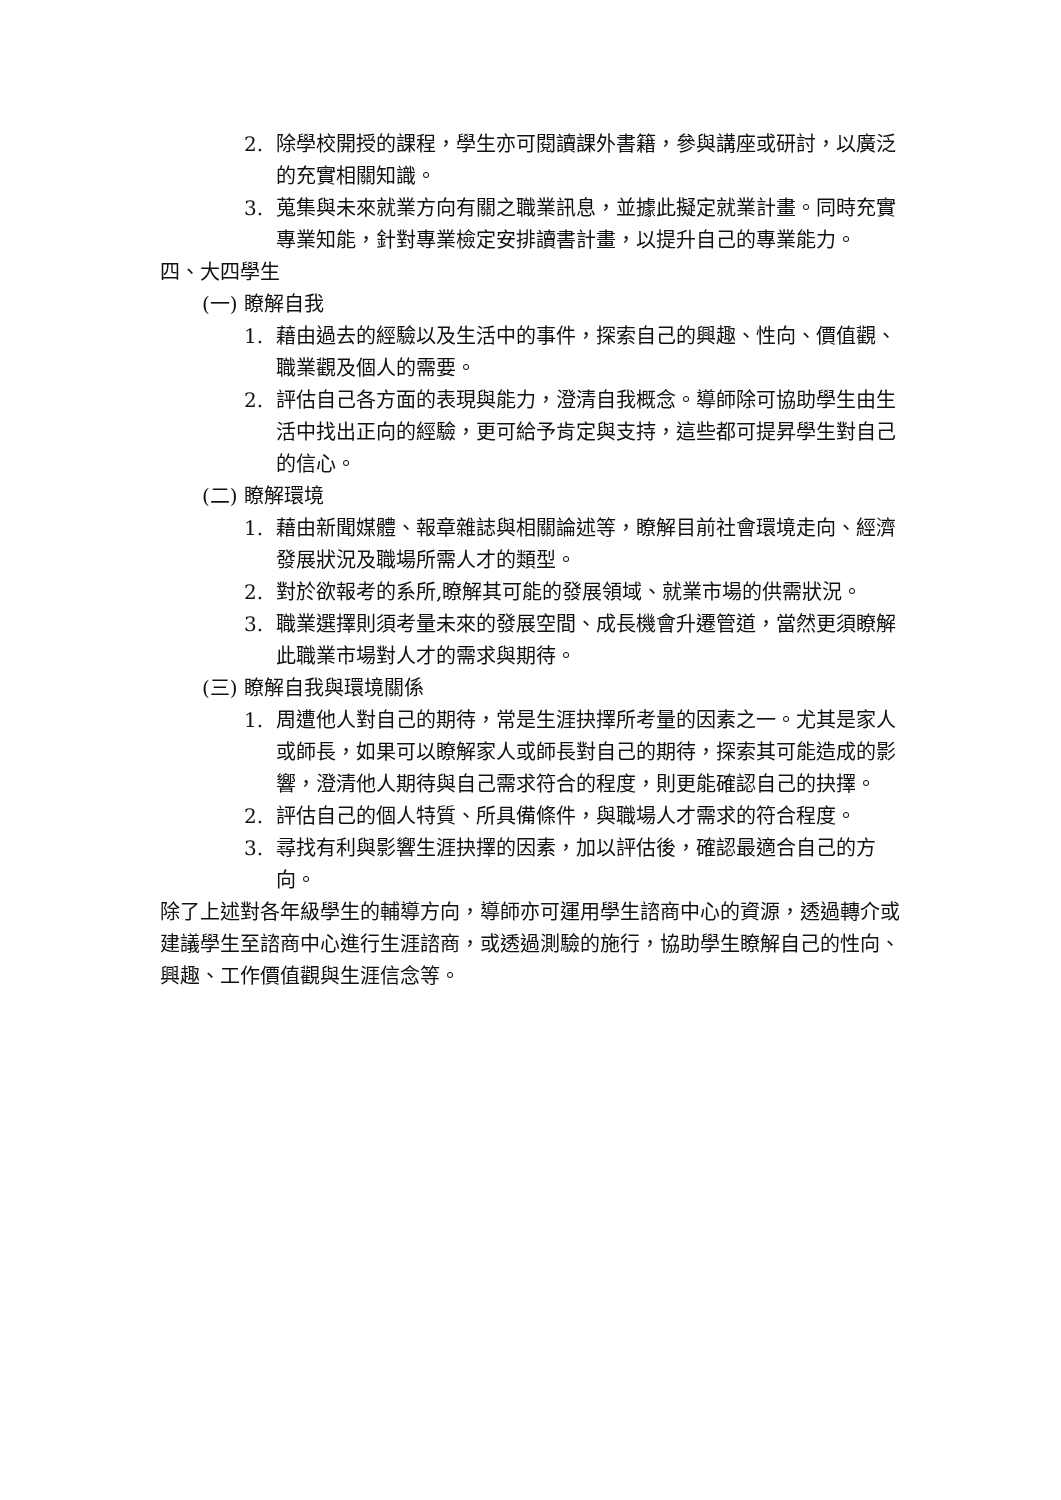2. 除學校開授的課程，學生亦可閱讀課外書籍，參與講座或研討，以廣泛的充實相關知識。
3. 蒐集與未來就業方向有關之職業訊息，並據此擬定就業計畫。同時充實專業知能，針對專業檢定安排讀書計畫，以提升自己的專業能力。
四、大四學生
(一) 瞭解自我
1. 藉由過去的經驗以及生活中的事件，探索自己的興趣、性向、價值觀、職業觀及個人的需要。
2. 評估自己各方面的表現與能力，澄清自我概念。導師除可協助學生由生活中找出正向的經驗，更可給予肯定與支持，這些都可提昇學生對自己的信心。
(二) 瞭解環境
1. 藉由新聞媒體、報章雜誌與相關論述等，瞭解目前社會環境走向、經濟發展狀況及職場所需人才的類型。
2. 對於欲報考的系所,瞭解其可能的發展領域、就業市場的供需狀況。
3. 職業選擇則須考量未來的發展空間、成長機會升遷管道，當然更須瞭解此職業市場對人才的需求與期待。
(三) 瞭解自我與環境關係
1. 周遭他人對自己的期待，常是生涯抉擇所考量的因素之一。尤其是家人或師長，如果可以瞭解家人或師長對自己的期待，探索其可能造成的影響，澄清他人期待與自己需求符合的程度，則更能確認自己的抉擇。
2. 評估自己的個人特質、所具備條件，與職場人才需求的符合程度。
3. 尋找有利與影響生涯抉擇的因素，加以評估後，確認最適合自己的方向。
除了上述對各年級學生的輔導方向，導師亦可運用學生諮商中心的資源，透過轉介或建議學生至諮商中心進行生涯諮商，或透過測驗的施行，協助學生瞭解自己的性向、興趣、工作價值觀與生涯信念等。